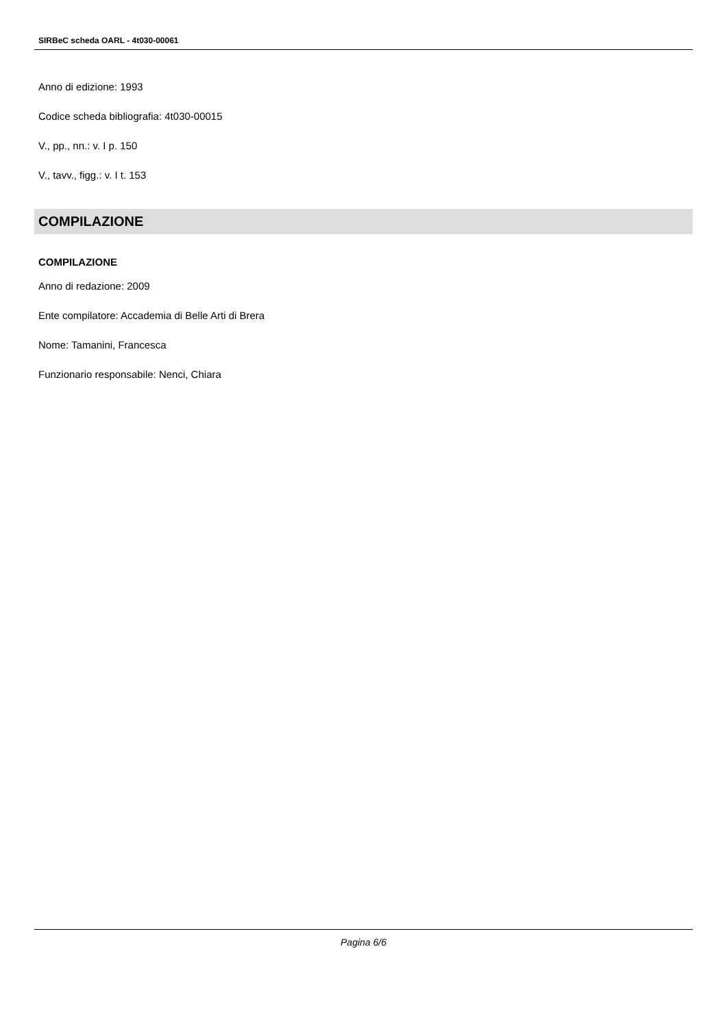SIRBeC scheda OARL - 4t030-00061
Anno di edizione: 1993
Codice scheda bibliografia: 4t030-00015
V., pp., nn.: v. I p. 150
V., tavv., figg.: v. I t. 153
COMPILAZIONE
COMPILAZIONE
Anno di redazione: 2009
Ente compilatore: Accademia di Belle Arti di Brera
Nome: Tamanini, Francesca
Funzionario responsabile: Nenci, Chiara
Pagina 6/6